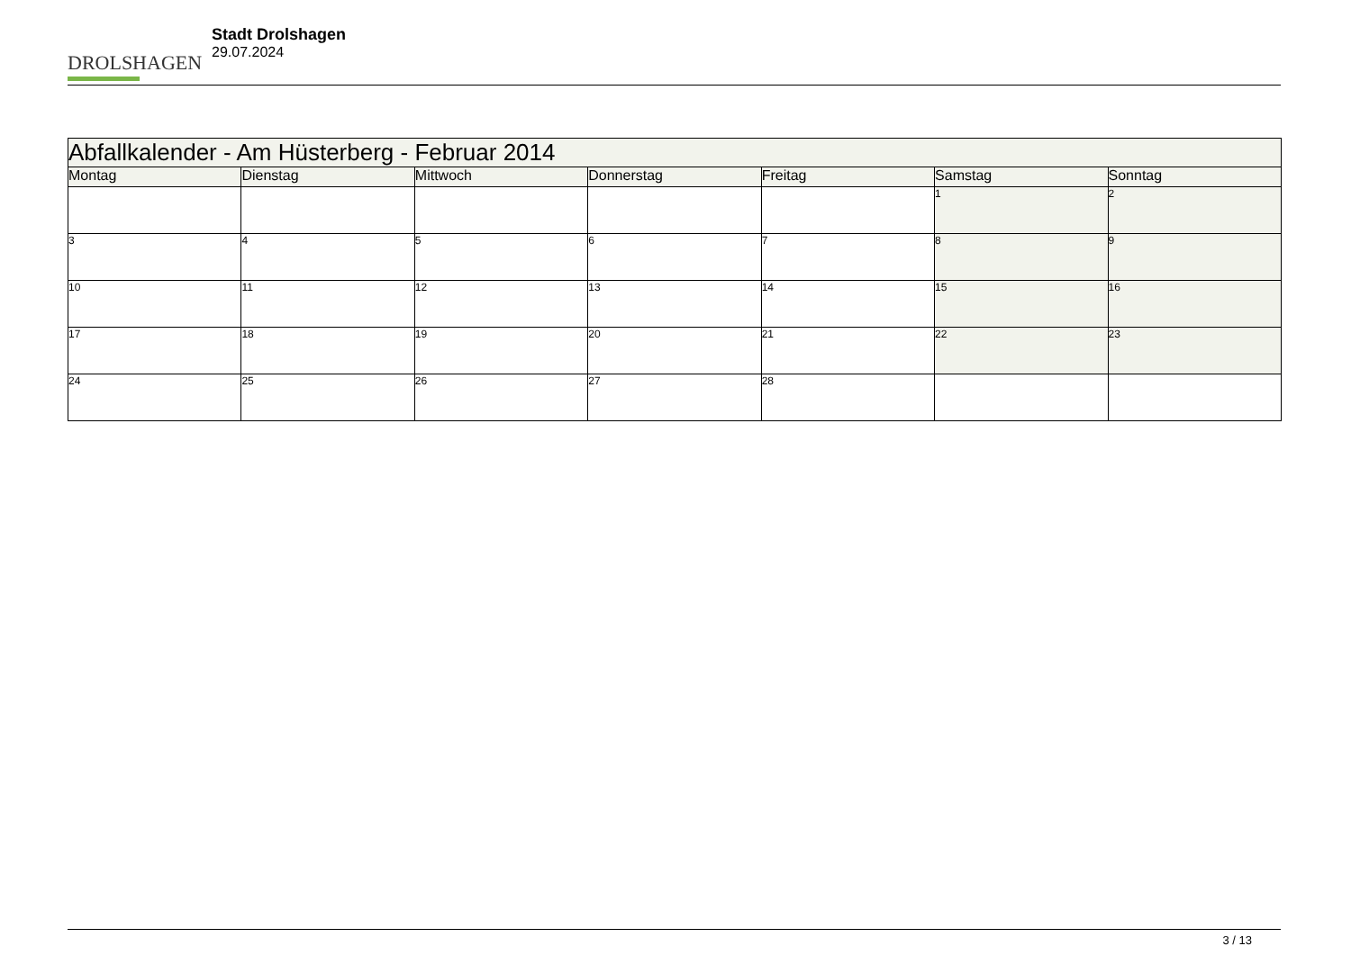DROLSHAGEN
Stadt Drolshagen
29.07.2024
| Abfallkalender - Am Hüsterberg - Februar 2014 | | | | | | |
| --- | --- | --- | --- | --- | --- | --- |
| Montag | Dienstag | Mittwoch | Donnerstag | Freitag | Samstag | Sonntag |
| | | | | | 1 | 2 |
| 3 | 4 | 5 | 6 | 7 | 8 | 9 |
| 10 | 11 | 12 | 13 | 14 | 15 | 16 |
| 17 | 18 | 19 | 20 | 21 | 22 | 23 |
| 24 | 25 | 26 | 27 | 28 | | |
3 / 13